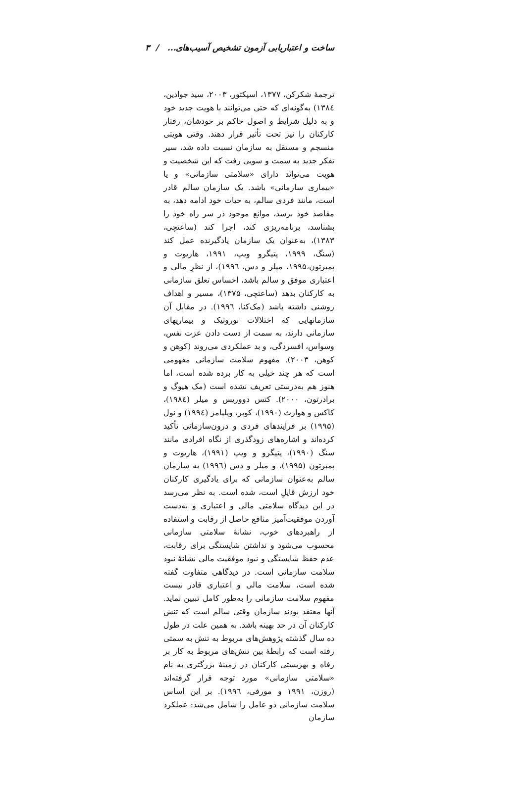ساخت و اعتباریابی آزمون تشخیص آسیب‌های... / ۳
ترجمهٔ شکرکن، ۱۳۷۷، اسپکتور، ۲۰۰۳، سید جوادین، ۱۳۸٤) به‌گونه‌ای که حتی می‌توانند با هویت جدید خود و به دلیل شرایط و اصول حاکم بر خودشان، رفتار کارکنان را نیز تحت تأثیر قرار دهند. وقتی هویتی منسجم و مستقل به سازمان نسبت داده شد، سیر تفکر جدید به سمت و سویی رفت که این شخصیت و هویت می‌تواند دارای «سلامتی سازمانی» و یا «بیماری سازمانی» باشد. یک سازمان سالم قادر است، مانند فردی سالم، به حیات خود ادامه دهد، به مقاصد خود برسد، موانع موجود در سر راه خود را بشناسد، برنامه‌ریزی کند، اجرا کند (ساعتچی، ۱۳۸۳)، به‌عنوان یک سازمان یادگیرنده عمل کند (سنگ، ۱۹۹۹، پتیگرو ویپ، ۱۹۹۱، هاریوت و پمبرتون،۱۹۹۵، میلر و دس، ۱۹۹٦)، از نظرِ مالی و اعتباری موفق و سالم باشد، احساس تعلق سازمانی به کارکنان بدهد (ساعتچی، ۱۳۷۵)، مسیر و اهداف روشنی داشته باشد (مک‌کنا، ۱۹۹٦). در مقابل آن سازمانهایی که اختلالات نوروتیک و بیماریهای سازمانی دارند، به سمت از دست دادن عزت نفس، وسواس، افسردگی، و بد عملکردی می‌روند (کوهن و کوهن، ۲۰۰۳). مفهوم سلامت سازمانی مفهومی است که هر چند خیلی به کار برده شده است، اما هنوز هم به‌درستی تعریف نشده است (مک هیوگ و برادرتون، ۲۰۰۰). کتس دووریس و میلر (۱۹۸٤)، کاکس و هوارث (۱۹۹۰)، کوپر، ویلیامز (۱۹۹٤) و نول (۱۹۹۵) بر فرایندهای فردی و درون‌سازمانی تأکید کرده‌اند و اشاره‌های زودگذری از نگاه افرادی مانند سنگ (۱۹۹۰)، پتیگرو و ویپ (۱۹۹۱)، هاریوت و پمبرتون (۱۹۹۵)، و میلر و دس (۱۹۹٦) به سازمان سالم به‌عنوان سازمانی که برای یادگیری کارکنان خود ارزش قایلِ است، شده است. به نظر می‌رسد در این دیدگاه سلامتی مالی و اعتباری و به‌دست آوردن موفقیت‌آمیز منافع حاصل از رقابت و استفاده از راهبردهای خوب، نشانهٔ سلامتی سازمانی محسوب می‌شود و نداشتن شایستگی برای رقابت، عدم حفظ شایستگی و نبود موفقیت مالی نشانهٔ نبود سلامت سازمانی است. در دیدگاهی متفاوت گفته شده است، سلامت مالی و اعتباری قادر نیست مفهوم سلامت سازمانی را به‌طور کامل تبیین نماید. آنها معتقد بودند سازمان وقتی سالم است که تنش کارکنان آن در حد بهینه باشد. به همین علت در طول ده سال گذشته پژوهش‌های مربوط به تنش به سمتی رفته است که رابطهٔ بین تنش‌های مربوط به کار بر رفاه و بهزیستی کارکنان در زمینهٔ بزرگتری به نام «سلامتی سازمانی» مورد توجه قرار گرفته‌اند (روزن، ۱۹۹۱ و مورفی، ۱۹۹٦). بر این اساس سلامت سازمانی دو عامل را شامل می‌شد: عملکرد سازمان